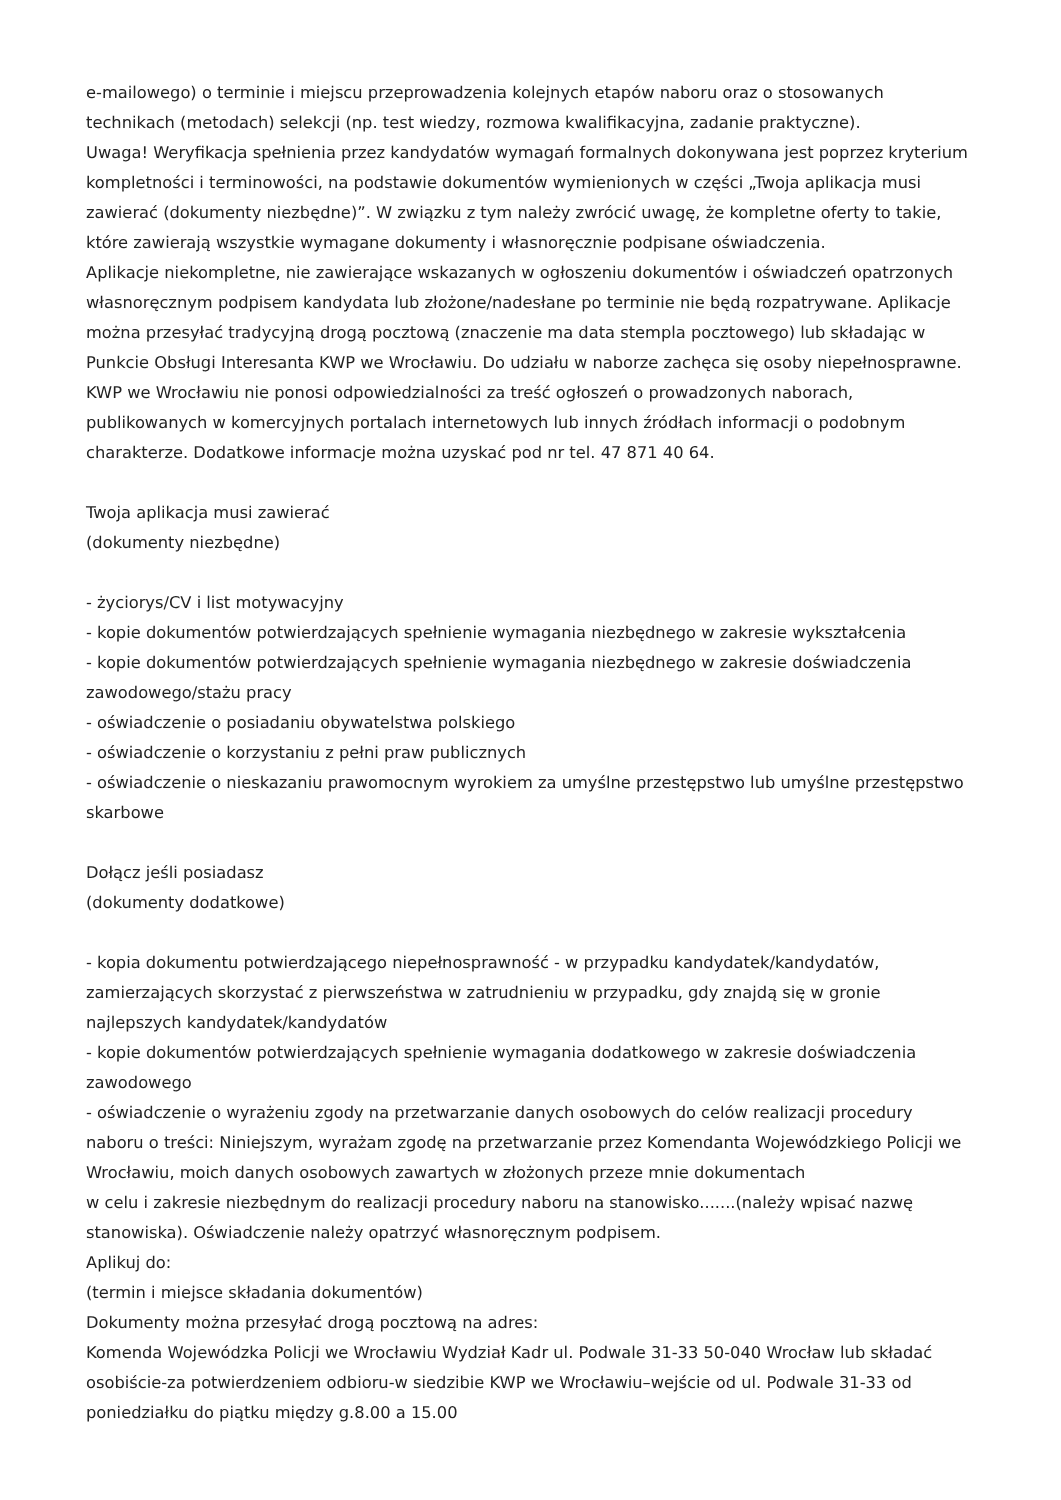e-mailowego) o terminie i miejscu przeprowadzenia kolejnych etapów naboru oraz o stosowanych technikach (metodach) selekcji (np. test wiedzy, rozmowa kwalifikacyjna, zadanie praktyczne).
Uwaga! Weryfikacja spełnienia przez kandydatów wymagań formalnych dokonywana jest poprzez kryterium kompletności i terminowości, na podstawie dokumentów wymienionych w części „Twoja aplikacja musi zawierać (dokumenty niezbędne)”. W związku z tym należy zwrócić uwagę, że kompletne oferty to takie, które zawierają wszystkie wymagane dokumenty i własnoręcznie podpisane oświadczenia.
Aplikacje niekompletne, nie zawierające wskazanych w ogłoszeniu dokumentów i oświadczeń opatrzonych własnoręcznym podpisem kandydata lub złożone/nadesłane po terminie nie będą rozpatrywane. Aplikacje można przesyłać tradycyjną drogą pocztową (znaczenie ma data stempla pocztowego) lub składając w Punkcie Obsługi Interesanta KWP we Wrocławiu. Do udziału w naborze zachęca się osoby niepełnosprawne. KWP we Wrocławiu nie ponosi odpowiedzialności za treść ogłoszeń o prowadzonych naborach, publikowanych w komercyjnych portalach internetowych lub innych źródłach informacji o podobnym charakterze. Dodatkowe informacje można uzyskać pod nr tel. 47 871 40 64.
Twoja aplikacja musi zawierać
(dokumenty niezbędne)
- życiorys/CV i list motywacyjny
- kopie dokumentów potwierdzających spełnienie wymagania niezbędnego w zakresie wykształcenia
- kopie dokumentów potwierdzających spełnienie wymagania niezbędnego w zakresie doświadczenia zawodowego/stażu pracy
- oświadczenie o posiadaniu obywatelstwa polskiego
- oświadczenie o korzystaniu z pełni praw publicznych
- oświadczenie o nieskazaniu prawomocnym wyrokiem za umyślne przestępstwo lub umyślne przestępstwo skarbowe
Dołącz jeśli posiadasz
(dokumenty dodatkowe)
- kopia dokumentu potwierdzającego niepełnosprawność - w przypadku kandydatek/kandydatów, zamierzających skorzystać z pierwszeństwa w zatrudnieniu w przypadku, gdy znajdą się w gronie najlepszych kandydatek/kandydatów
- kopie dokumentów potwierdzających spełnienie wymagania dodatkowego w zakresie doświadczenia zawodowego
- oświadczenie o wyrażeniu zgody na przetwarzanie danych osobowych do celów realizacji procedury naboru o treści: Niniejszym, wyrażam zgodę na przetwarzanie przez Komendanta Wojewódzkiego Policji we Wrocławiu, moich danych osobowych zawartych w złożonych przeze mnie dokumentach
w celu i zakresie niezbędnym do realizacji procedury naboru na stanowisko.......(należy wpisać nazwę stanowiska). Oświadczenie należy opatrzyć własnoręcznym podpisem.
Aplikuj do:
(termin i miejsce składania dokumentów)
Dokumenty można przesyłać drogą pocztową na adres:
Komenda Wojewódzka Policji we Wrocławiu Wydział Kadr ul. Podwale 31-33 50-040 Wrocław lub składać osobiście-za potwierdzeniem odbioru-w siedzibie KWP we Wrocławiu–wejście od ul. Podwale 31-33 od poniedziałku do piątku między g.8.00 a 15.00